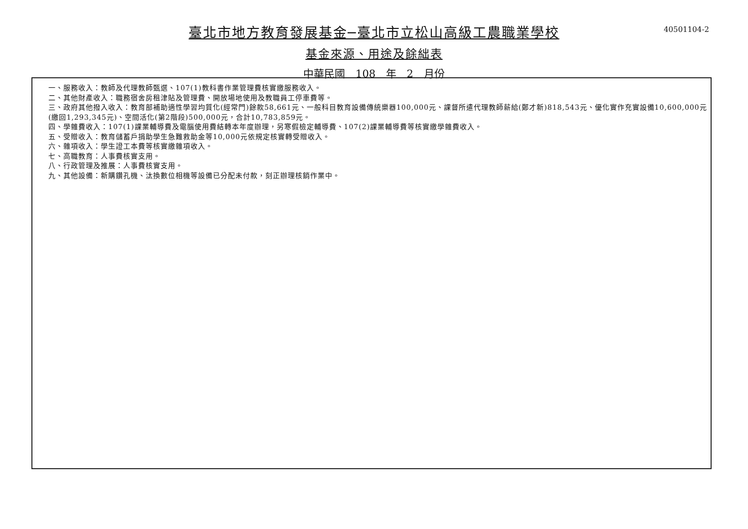40501104-2
臺北市地方教育發展基金─臺北市立松山高級工農職業學校
基金來源、用途及餘絀表
中華民國 108 年 2 月份
一、服務收入：教師及代理教師甄選、107(1)教科書作業管理費核實繳服務收入。
二、其他財產收入：職務宿舍房租津貼及管理費、開放場地使用及教職員工停車費等。
三、政府其他撥入收入：教育部補助適性學習均質化(經常門)餘款58,661元、一般科目教育設備傳統樂器100,000元、課督所遣代理教師薪給(鄭才新)818,543元、優化實作充實設備10,600,000元(繳回1,293,345元)、空間活化(第2階段)500,000元，合計10,783,859元。
四、學雜費收入：107(1)課業輔導費及電腦使用費結轉本年度辦理，另寒假檢定輔導費、107(2)課業輔導費等核實繳學雜費收入。
五、受贈收入：教育儲蓄戶捐助學生急難救助金等10,000元依規定核實轉受贈收入。
六、雜項收入：學生證工本費等核實繳雜項收入。
七、高職教育：人事費核實支用。
八、行政管理及推展：人事費核實支用。
九、其他設備：新購鑽孔機、汰換數位相機等設備已分配未付款，刻正辦理核銷作業中。